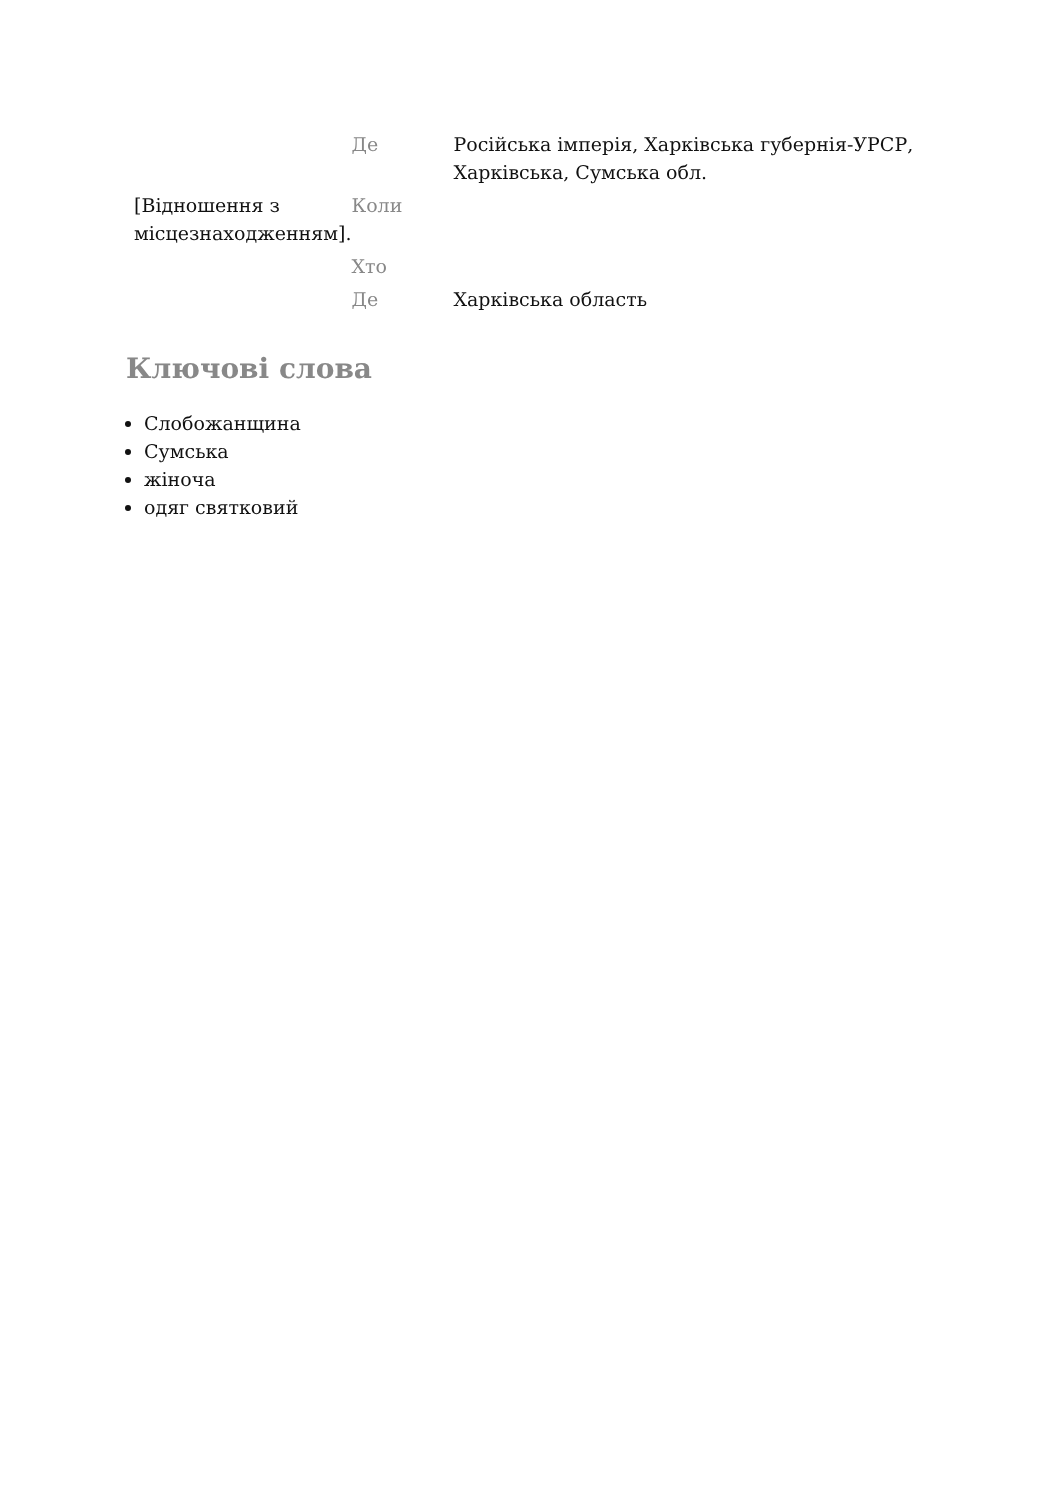| | Де | Російська імперія, Харківська губернія-УРСР, Харківська, Сумська обл. |
| [Відношення з місцезнаходженням]. | Коли | |
| | Хто | |
| | Де | Харківська область |
Ключові слова
Слобожанщина
Сумська
жіноча
одяг святковий